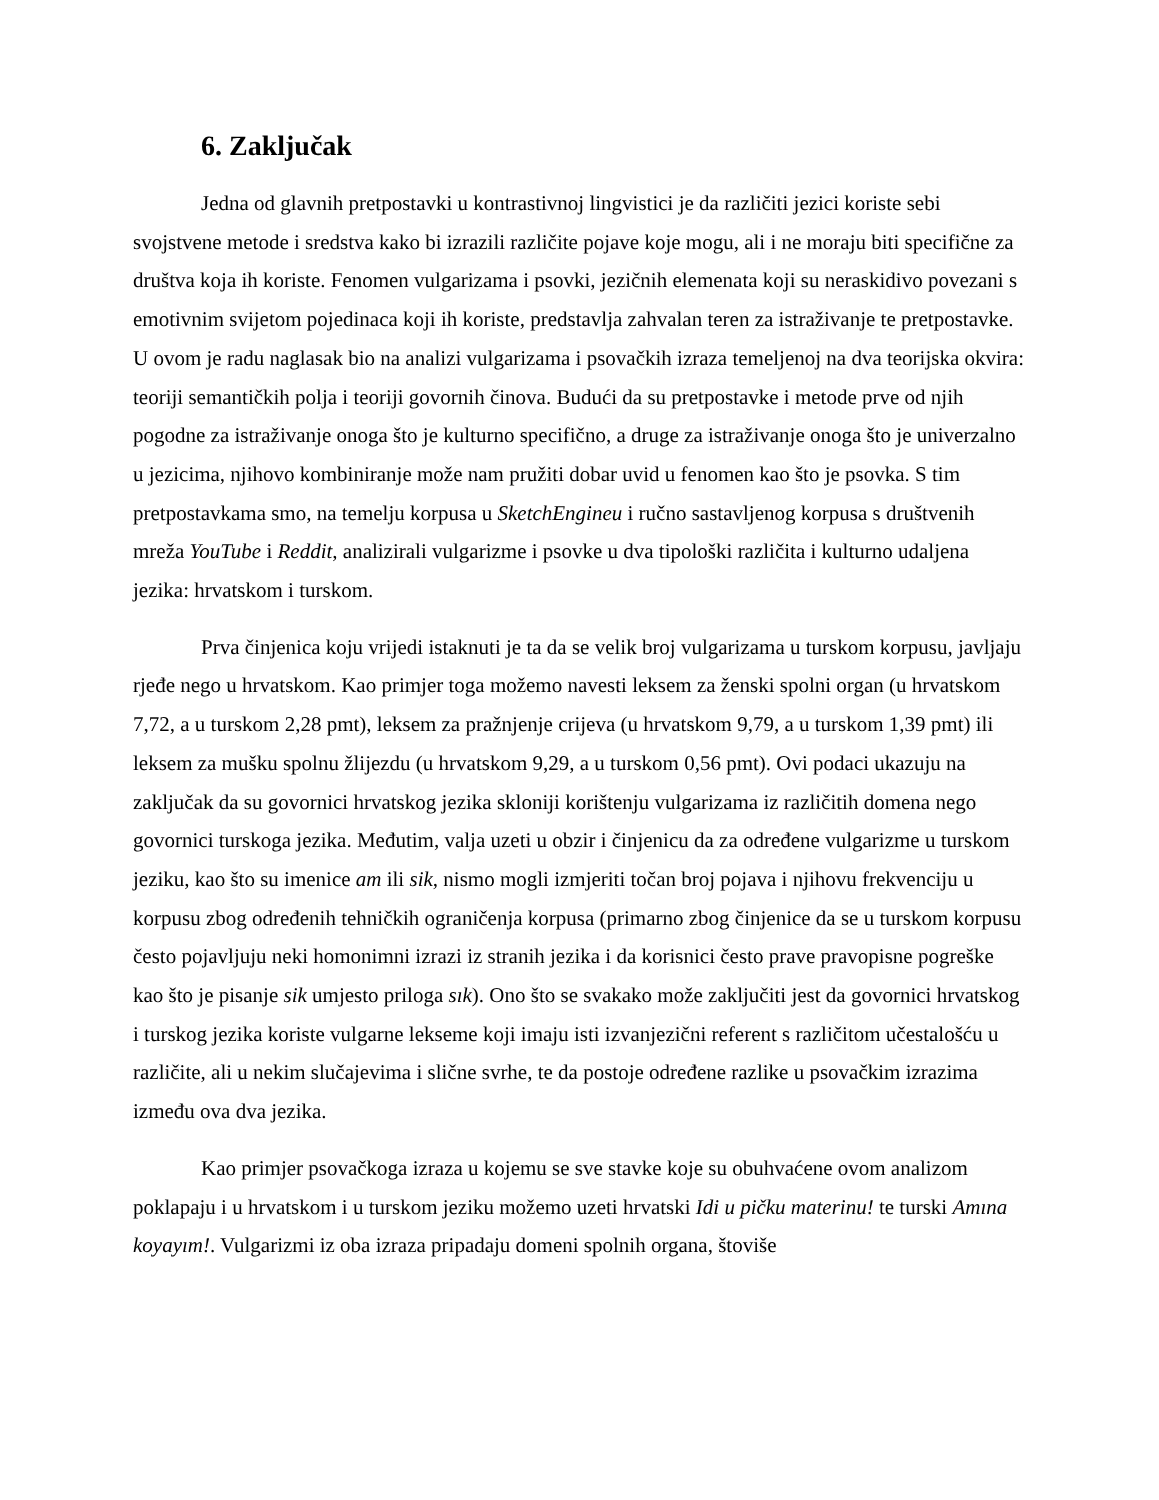6. Zaključak
Jedna od glavnih pretpostavki u kontrastivnoj lingvistici je da različiti jezici koriste sebi svojstvene metode i sredstva kako bi izrazili različite pojave koje mogu, ali i ne moraju biti specifične za društva koja ih koriste. Fenomen vulgarizama i psovki, jezičnih elemenata koji su neraskidivo povezani s emotivnim svijetom pojedinaca koji ih koriste, predstavlja zahvalan teren za istraživanje te pretpostavke. U ovom je radu naglasak bio na analizi vulgarizama i psovačkih izraza temeljenoj na dva teorijska okvira: teoriji semantičkih polja i teoriji govornih činova. Budući da su pretpostavke i metode prve od njih pogodne za istraživanje onoga što je kulturno specifično, a druge za istraživanje onoga što je univerzalno u jezicima, njihovo kombiniranje može nam pružiti dobar uvid u fenomen kao što je psovka. S tim pretpostavkama smo, na temelju korpusa u SketchEngineu i ručno sastavljenog korpusa s društvenih mreža YouTube i Reddit, analizirali vulgarizme i psovke u dva tipološki različita i kulturno udaljena jezika: hrvatskom i turskom.
Prva činjenica koju vrijedi istaknuti je ta da se velik broj vulgarizama u turskom korpusu, javljaju rjeđe nego u hrvatskom. Kao primjer toga možemo navesti leksem za ženski spolni organ (u hrvatskom 7,72, a u turskom 2,28 pmt), leksem za pražnjenje crijeva (u hrvatskom 9,79, a u turskom 1,39 pmt) ili leksem za mušku spolnu žlijezdu (u hrvatskom 9,29, a u turskom 0,56 pmt). Ovi podaci ukazuju na zaključak da su govornici hrvatskog jezika skloniji korištenju vulgarizama iz različitih domena nego govornici turskoga jezika. Međutim, valja uzeti u obzir i činjenicu da za određene vulgarizme u turskom jeziku, kao što su imenice am ili sik, nismo mogli izmjeriti točan broj pojava i njihovu frekvenciju u korpusu zbog određenih tehničkih ograničenja korpusa (primarno zbog činjenice da se u turskom korpusu često pojavljuju neki homonimni izrazi iz stranih jezika i da korisnici često prave pravopisne pogreške kao što je pisanje sik umjesto priloga sık). Ono što se svakako može zaključiti jest da govornici hrvatskog i turskog jezika koriste vulgarne lekseme koji imaju isti izvanjezični referent s različitom učestalošću u različite, ali u nekim slučajevima i slične svrhe, te da postoje određene razlike u psovačkim izrazima između ova dva jezika.
Kao primjer psovačkoga izraza u kojemu se sve stavke koje su obuhvaćene ovom analizom poklapaju i u hrvatskom i u turskom jeziku možemo uzeti hrvatski Idi u pičku materinu! te turski Amına koyayım!. Vulgarizmi iz oba izraza pripadaju domeni spolnih organa, štoviše